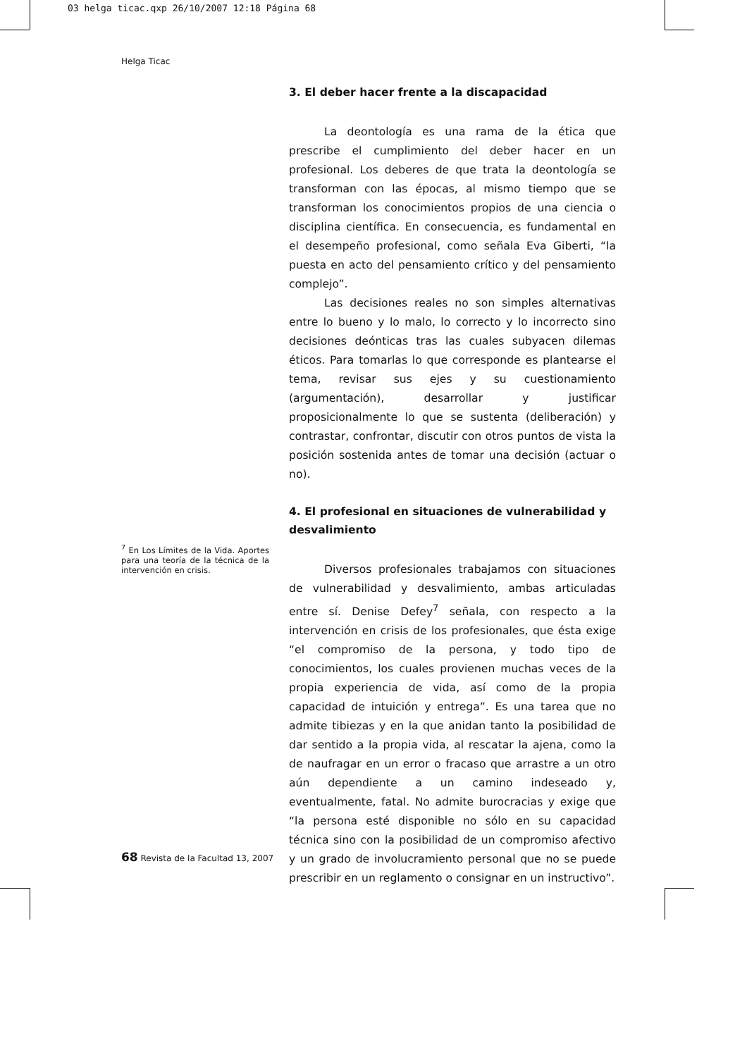03 helga ticac.qxp 26/10/2007 12:18 Página 68
Helga Ticac
3. El deber hacer frente a la discapacidad
La deontología es una rama de la ética que prescribe el cumplimiento del deber hacer en un profesional. Los deberes de que trata la deontología se transforman con las épocas, al mismo tiempo que se transforman los conocimientos propios de una ciencia o disciplina científica. En consecuencia, es fundamental en el desempeño profesional, como señala Eva Giberti, “la puesta en acto del pensamiento crítico y del pensamiento complejo”.
Las decisiones reales no son simples alternativas entre lo bueno y lo malo, lo correcto y lo incorrecto sino decisiones deónticas tras las cuales subyacen dilemas éticos. Para tomarlas lo que corresponde es plantearse el tema, revisar sus ejes y su cuestionamiento (argumentación), desarrollar y justificar proposicionalmente lo que se sustenta (deliberación) y contrastar, confrontar, discutir con otros puntos de vista la posición sostenida antes de tomar una decisión (actuar o no).
4. El profesional en situaciones de vulnerabilidad y desvalimiento
Diversos profesionales trabajamos con situaciones de vulnerabilidad y desvalimiento, ambas articuladas entre sí. Denise Defey<sup>7</sup> señala, con respecto a la intervención en crisis de los profesionales, que ésta exige “el compromiso de la persona, y todo tipo de conocimientos, los cuales provienen muchas veces de la propia experiencia de vida, así como de la propia capacidad de intuición y entrega”. Es una tarea que no admite tibiezas y en la que anidan tanto la posibilidad de dar sentido a la propia vida, al rescatar la ajena, como la de naufragar en un error o fracaso que arrastre a un otro aún dependiente a un camino indeseado y, eventualmente, fatal. No admite burocracias y exige que “la persona esté disponible no sólo en su capacidad técnica sino con la posibilidad de un compromiso afectivo y un grado de involucramiento personal que no se puede prescribir en un reglamento o consignar en un instructivo”.
<sup>7</sup> En Los Límites de la Vida. Aportes para una teoría de la técnica de la intervención en crisis.
68 Revista de la Facultad 13, 2007